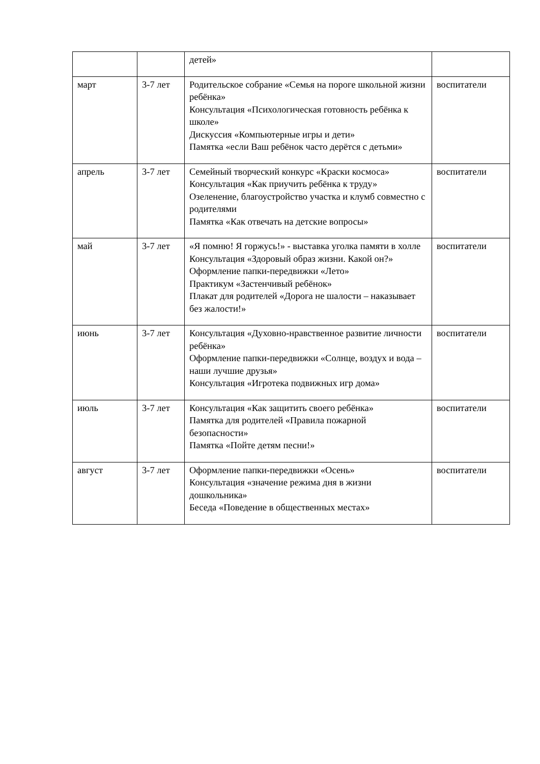| | | детей» | |
| март | 3-7 лет | Родительское собрание «Семья на пороге школьной жизни ребёнка» Консультация «Психологическая готовность ребёнка к школе» Дискуссия «Компьютерные игры и дети» Памятка «если Ваш ребёнок часто дерётся с детьми» | воспитатели |
| апрель | 3-7 лет | Семейный творческий конкурс «Краски космоса» Консультация «Как приучить ребёнка к труду» Озеленение, благоустройство участка и клумб совместно с родителями Памятка «Как отвечать на детские вопросы» | воспитатели |
| май | 3-7 лет | «Я помню! Я горжусь!» - выставка уголка памяти в холле Консультация «Здоровый образ жизни. Какой он?» Оформление папки-передвижки «Лето» Практикум «Застенчивый ребёнок» Плакат для родителей «Дорога не шалости – наказывает без жалости!» | воспитатели |
| июнь | 3-7 лет | Консультация «Духовно-нравственное развитие личности ребёнка» Оформление папки-передвижки «Солнце, воздух и вода – наши лучшие друзья» Консультация «Игротека подвижных игр дома» | воспитатели |
| июль | 3-7 лет | Консультация «Как защитить своего ребёнка» Памятка для родителей «Правила пожарной безопасности» Памятка «Пойте детям песни!» | воспитатели |
| август | 3-7 лет | Оформление папки-передвижки «Осень» Консультация «значение режима дня в жизни дошкольника» Беседа «Поведение в общественных местах» | воспитатели |